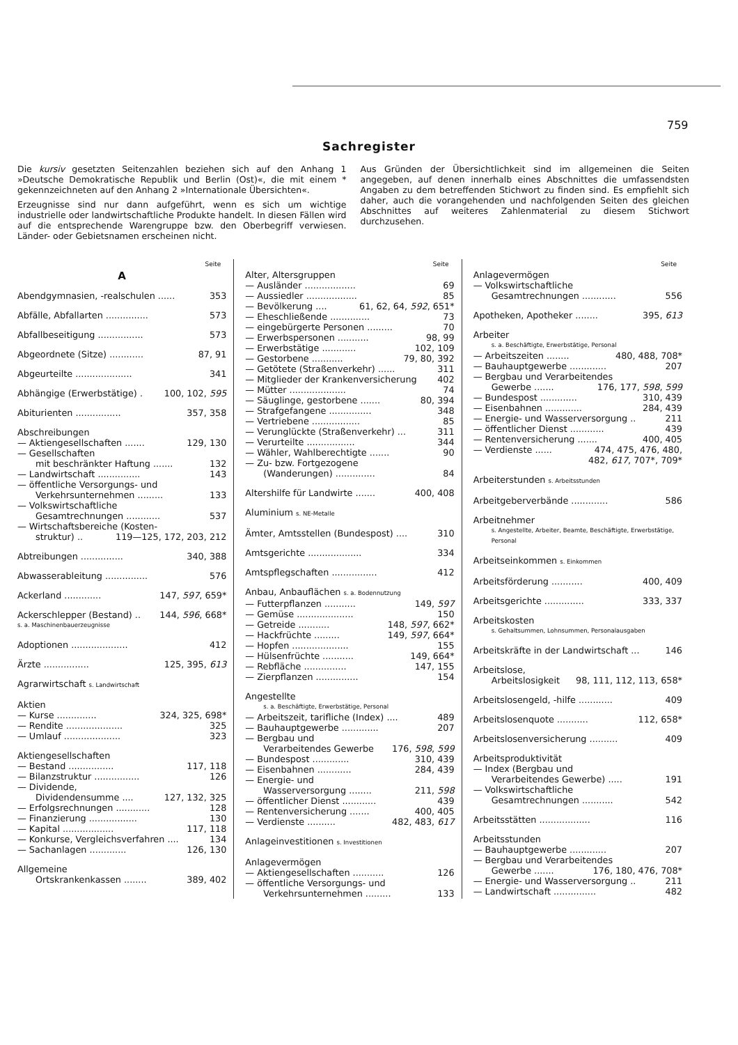759
Sachregister
Die kursiv gesetzten Seitenzahlen beziehen sich auf den Anhang 1 »Deutsche Demokratische Republik und Berlin (Ost)«, die mit einem * gekennzeichneten auf den Anhang 2 »Internationale Übersichten«.
Erzeugnisse sind nur dann aufgeführt, wenn es sich um wichtige industrielle oder landwirtschaftliche Produkte handelt. In diesen Fällen wird auf die entsprechende Warengruppe bzw. den Oberbegriff verwiesen. Länder- oder Gebietsnamen erscheinen nicht.
Aus Gründen der Übersichtlichkeit sind im allgemeinen die Seiten angegeben, auf denen innerhalb eines Abschnittes die umfassendsten Angaben zu dem betreffenden Stichwort zu finden sind. Es empfiehlt sich daher, auch die vorangehenden und nachfolgenden Seiten des gleichen Abschnittes auf weiteres Zahlenmaterial zu diesem Stichwort durchzusehen.
Seite
A
Abendgymnasien, -realschulen ...... 353
Abfälle, Abfallarten ............... 573
Abfallbeseitigung ................ 573
Abgeordnete (Sitze) ............ 87, 91
Abgeurteilte .................... 341
Abhängige (Erwerbstätige) . 100, 102, 595
Abiturienten ................ 357, 358
Abschreibungen
— Aktiengesellschaften ....... 129, 130
— Gesellschaften
mit beschränkter Haftung ....... 132
— Landwirtschaft ............... 143
— öffentliche Versorgungs- und
Verkehrsunternehmen ......... 133
— Volkswirtschaftliche
Gesamtrechnungen ............ 537
— Wirtschaftsbereiche (Kosten-
struktur) .. 119—125, 172, 203, 212
Abtreibungen ............... 340, 388
Abwasserableitung ............... 576
Ackerland ............. 147, 597, 659*
Ackerschlepper (Bestand) .. 144, 596, 668*
s. a. Maschinenbauerzeugnisse
Adoptionen .................... 412
Ärzte ................ 125, 395, 613
Agrarwirtschaft s. Landwirtschaft
Aktien
— Kurse .............. 324, 325, 698*
— Rendite .................... 325
— Umlauf .................... 323
Aktiengesellschaften
— Bestand ................ 117, 118
— Bilanzstruktur ................ 126
— Dividende,
Dividendensumme .... 127, 132, 325
— Erfolgsrechnungen ............ 128
— Finanzierung ................. 130
— Kapital .................. 117, 118
— Konkurse, Vergleichsverfahren .... 134
— Sachanlagen ............. 126, 130
Allgemeine
Ortskrankenkassen ........ 389, 402
Seite
Alter, Altersgruppen
— Ausländer .................. 69
— Aussiedler .................. 85
— Bevölkerung .... 61, 62, 64, 592, 651*
— Eheschließende .............. 73
— eingebürgerte Personen ......... 70
— Erwerbspersonen ........... 98, 99
— Erwerbstätige ............ 102, 109
— Gestorbene ........... 79, 80, 392
— Getötete (Straßenverkehr) ...... 311
— Mitglieder der Krankenversicherung 402
— Mütter .................... 74
— Säuglinge, gestorbene ....... 80, 394
— Strafgefangene ............... 348
— Vertriebene ................. 85
— Verunglückte (Straßenverkehr) ... 311
— Verurteilte ................. 344
— Wähler, Wahlberechtigte ....... 90
— Zu- bzw. Fortgezogene
(Wanderungen) .............. 84
Altershilfe für Landwirte ....... 400, 408
Aluminium s. NE-Metalle
Ämter, Amtsstellen (Bundespost) .... 310
Amtsgerichte ................... 334
Amtspflegschaften ................ 412
Anbau, Anbauflächen s. a. Bodennutzung
— Futterpflanzen ........... 149, 597
— Gemüse .................... 150
— Getreide ........... 148, 597, 662*
— Hackfrüchte ......... 149, 597, 664*
— Hopfen .................... 155
— Hülsenfrüchte ........... 149, 664*
— Rebfläche ............... 147, 155
— Zierpflanzen ............... 154
Angestellte
s. a. Beschäftigte, Erwerbstätige, Personal
— Arbeitszeit, tarifliche (Index) .... 489
— Bauhauptgewerbe ............. 207
— Bergbau und
Verarbeitendes Gewerbe 176, 598, 599
— Bundespost ............. 310, 439
— Eisenbahnen ............ 284, 439
— Energie- und
Wasserversorgung ........ 211, 598
— öffentlicher Dienst ............ 439
— Rentenversicherung ....... 400, 405
— Verdienste .......... 482, 483, 617
Anlageinvestitionen s. Investitionen
Anlagevermögen
— Aktiengesellschaften ........... 126
— öffentliche Versorgungs- und
Verkehrsunternehmen ......... 133
Seite
Anlagevermögen
— Volkswirtschaftliche
Gesamtrechnungen ............ 556
Apotheken, Apotheker ........ 395, 613
Arbeiter
s. a. Beschäftigte, Erwerbstätige, Personal
— Arbeitszeiten ........ 480, 488, 708*
— Bauhauptgewerbe ............. 207
— Bergbau und Verarbeitendes
Gewerbe ....... 176, 177, 598, 599
— Bundespost ............. 310, 439
— Eisenbahnen ............. 284, 439
— Energie- und Wasserversorgung .. 211
— öffentlicher Dienst ............ 439
— Rentenversicherung ....... 400, 405
— Verdienste ...... 474, 475, 476, 480,
482, 617, 707*, 709*
Arbeiterstunden s. Arbeitsstunden
Arbeitgeberverbände ............. 586
Arbeitnehmer
s. Angestellte, Arbeiter, Beamte, Beschäftigte, Erwerbstätige, Personal
Arbeitseinkommen s. Einkommen
Arbeitsförderung ........... 400, 409
Arbeitsgerichte .............. 333, 337
Arbeitskosten
s. Gehaltsummen, Lohnsummen, Personalausgaben
Arbeitskräfte in der Landwirtschaft ... 146
Arbeitslose,
Arbeitslosigkeit 98, 111, 112, 113, 658*
Arbeitslosengeld, -hilfe ............ 409
Arbeitslosenquote ........... 112, 658*
Arbeitslosenversicherung .......... 409
Arbeitsproduktivität
— Index (Bergbau und
Verarbeitendes Gewerbe) ..... 191
— Volkswirtschaftliche
Gesamtrechnungen ........... 542
Arbeitsstätten .................. 116
Arbeitsstunden
— Bauhauptgewerbe ............. 207
— Bergbau und Verarbeitendes
Gewerbe ....... 176, 180, 476, 708*
— Energie- und Wasserversorgung .. 211
— Landwirtschaft ............... 482